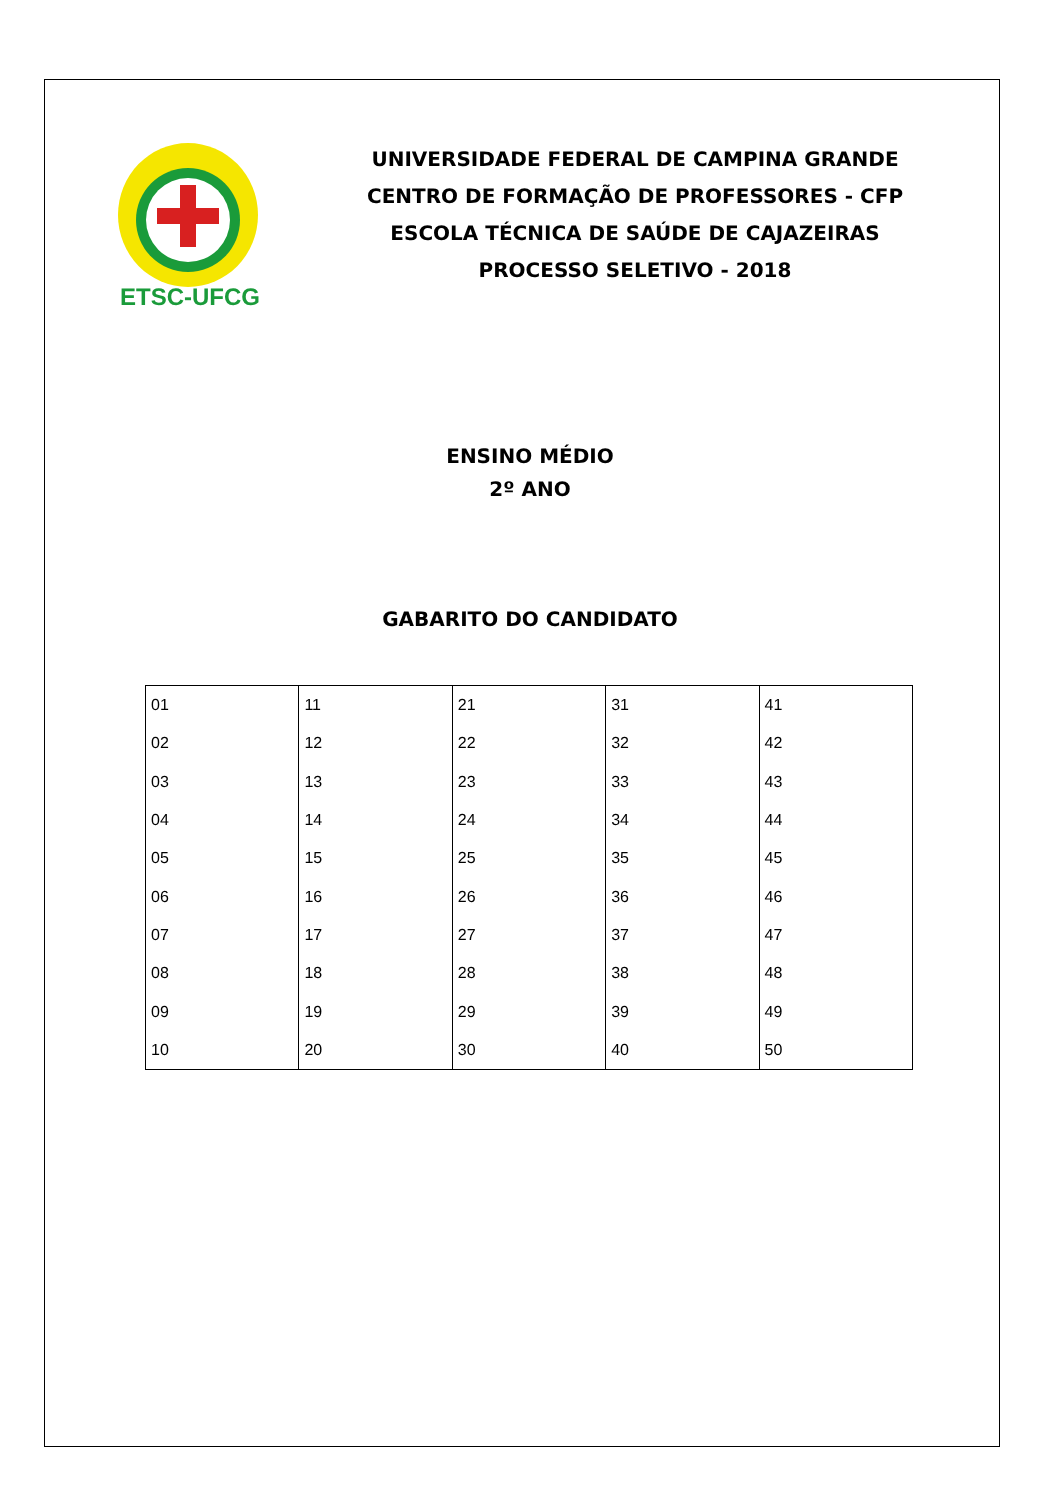ETSC-UFCG
UNIVERSIDADE FEDERAL DE CAMPINA GRANDE
CENTRO DE FORMAÇÃO DE PROFESSORES - CFP
ESCOLA TÉCNICA DE SAÚDE DE CAJAZEIRAS
PROCESSO SELETIVO - 2018
ENSINO MÉDIO
2º ANO
GABARITO DO CANDIDATO
| 01 | 11 | 21 | 31 | 41 |
| 02 | 12 | 22 | 32 | 42 |
| 03 | 13 | 23 | 33 | 43 |
| 04 | 14 | 24 | 34 | 44 |
| 05 | 15 | 25 | 35 | 45 |
| 06 | 16 | 26 | 36 | 46 |
| 07 | 17 | 27 | 37 | 47 |
| 08 | 18 | 28 | 38 | 48 |
| 09 | 19 | 29 | 39 | 49 |
| 10 | 20 | 30 | 40 | 50 |